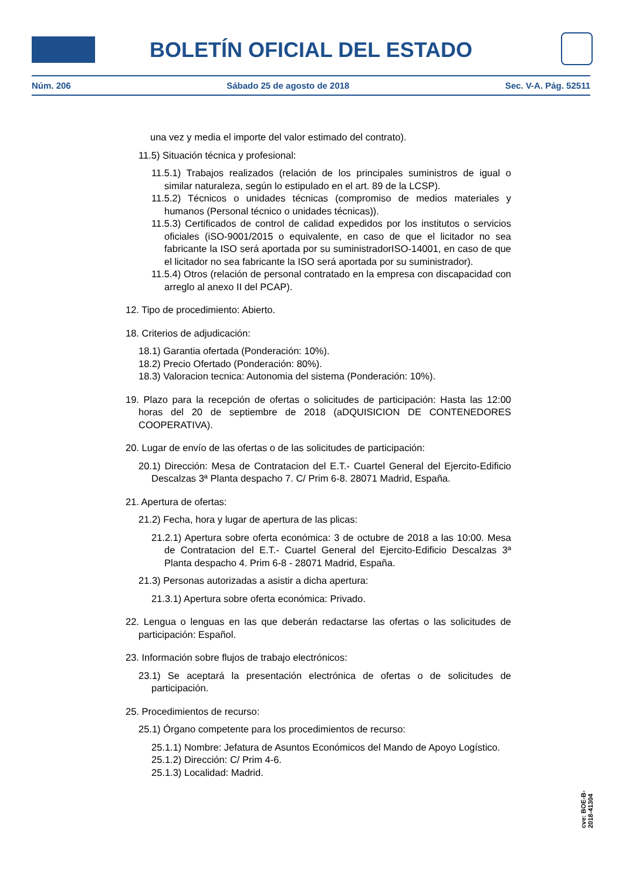BOLETÍN OFICIAL DEL ESTADO
Núm. 206 Sábado 25 de agosto de 2018 Sec. V-A. Pág. 52511
una vez y media el importe del valor estimado del contrato).
11.5) Situación técnica y profesional:
11.5.1) Trabajos realizados (relación de los principales suministros de igual o similar naturaleza, según lo estipulado en el art. 89 de la LCSP).
11.5.2) Técnicos o unidades técnicas (compromiso de medios materiales y humanos (Personal técnico o unidades técnicas)).
11.5.3) Certificados de control de calidad expedidos por los institutos o servicios oficiales (iSO-9001/2015 o equivalente, en caso de que el licitador no sea fabricante la ISO será aportada por su suministradorISO-14001, en caso de que el licitador no sea fabricante la ISO será aportada por su suministrador).
11.5.4) Otros (relación de personal contratado en la empresa con discapacidad con arreglo al anexo II del PCAP).
12. Tipo de procedimiento: Abierto.
18. Criterios de adjudicación:
18.1) Garantia ofertada (Ponderación: 10%).
18.2) Precio Ofertado (Ponderación: 80%).
18.3) Valoracion tecnica: Autonomia del sistema (Ponderación: 10%).
19. Plazo para la recepción de ofertas o solicitudes de participación: Hasta las 12:00 horas del 20 de septiembre de 2018 (aDQUISICION DE CONTENEDORES COOPERATIVA).
20. Lugar de envío de las ofertas o de las solicitudes de participación:
20.1) Dirección: Mesa de Contratacion del E.T.- Cuartel General del Ejercito-Edificio Descalzas 3ª Planta despacho 7. C/ Prim 6-8. 28071 Madrid, España.
21. Apertura de ofertas:
21.2) Fecha, hora y lugar de apertura de las plicas:
21.2.1) Apertura sobre oferta económica: 3 de octubre de 2018 a las 10:00. Mesa de Contratacion del E.T.- Cuartel General del Ejercito-Edificio Descalzas 3ª Planta despacho 4. Prim 6-8 - 28071 Madrid, España.
21.3) Personas autorizadas a asistir a dicha apertura:
21.3.1) Apertura sobre oferta económica: Privado.
22. Lengua o lenguas en las que deberán redactarse las ofertas o las solicitudes de participación: Español.
23. Información sobre flujos de trabajo electrónicos:
23.1) Se aceptará la presentación electrónica de ofertas o de solicitudes de participación.
25. Procedimientos de recurso:
25.1) Órgano competente para los procedimientos de recurso:
25.1.1) Nombre: Jefatura de Asuntos Económicos del Mando de Apoyo Logístico.
25.1.2) Dirección: C/ Prim 4-6.
25.1.3) Localidad: Madrid.
cve: BOE-B-2018-41304